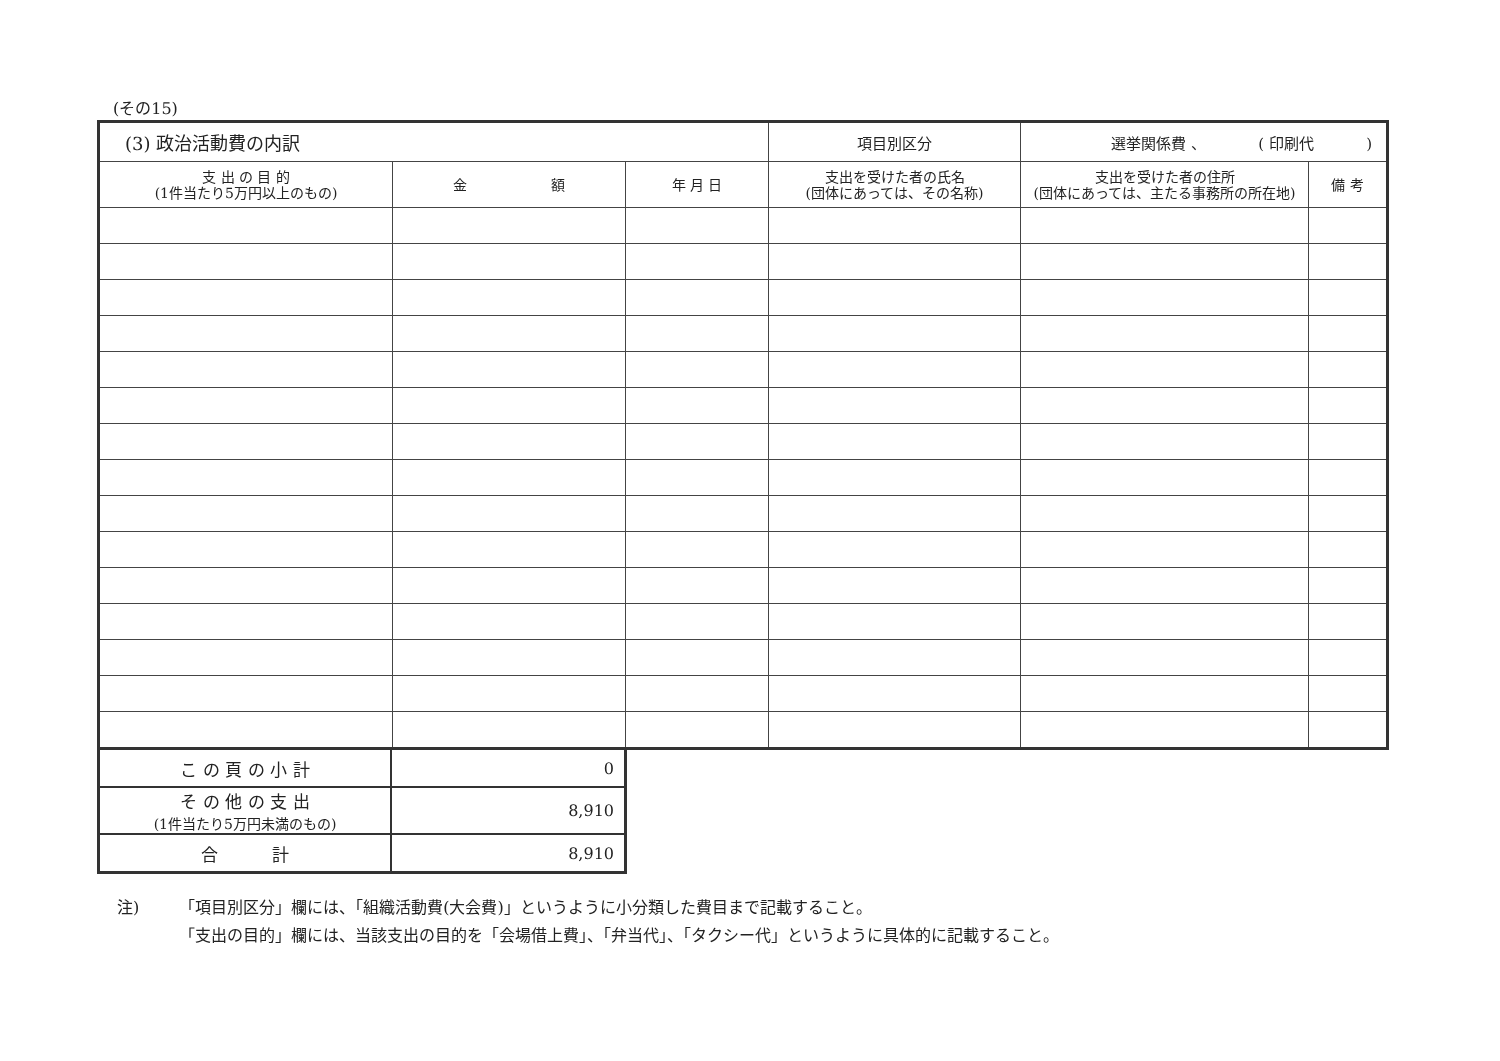(その15)
| (3) 政治活動費の内訳 | | | | 項目別区分 | 選挙関係費 、 ( 印刷代 ) | |
| 支 出 の 目 的 (1件当たり5万円以上のもの) | 金 額 | 年 月 日 | 支出を受けた者の氏名 (団体にあっては、その名称) | | 支出を受けた者の住所 (団体にあっては、主たる事務所の所在地) | 備 考 |
| こ の 頁 の 小 計 | 0 |
| そ の 他 の 支 出 (1件当たり5万円未満のもの) | 8,910 |
| 合 計 | 8,910 |
注) 「項目別区分」欄には、「組織活動費(大会費)」というように小分類した費目まで記載すること。
「支出の目的」欄には、当該支出の目的を「会場借上費」、「弁当代」、「タクシー代」というように具体的に記載すること。